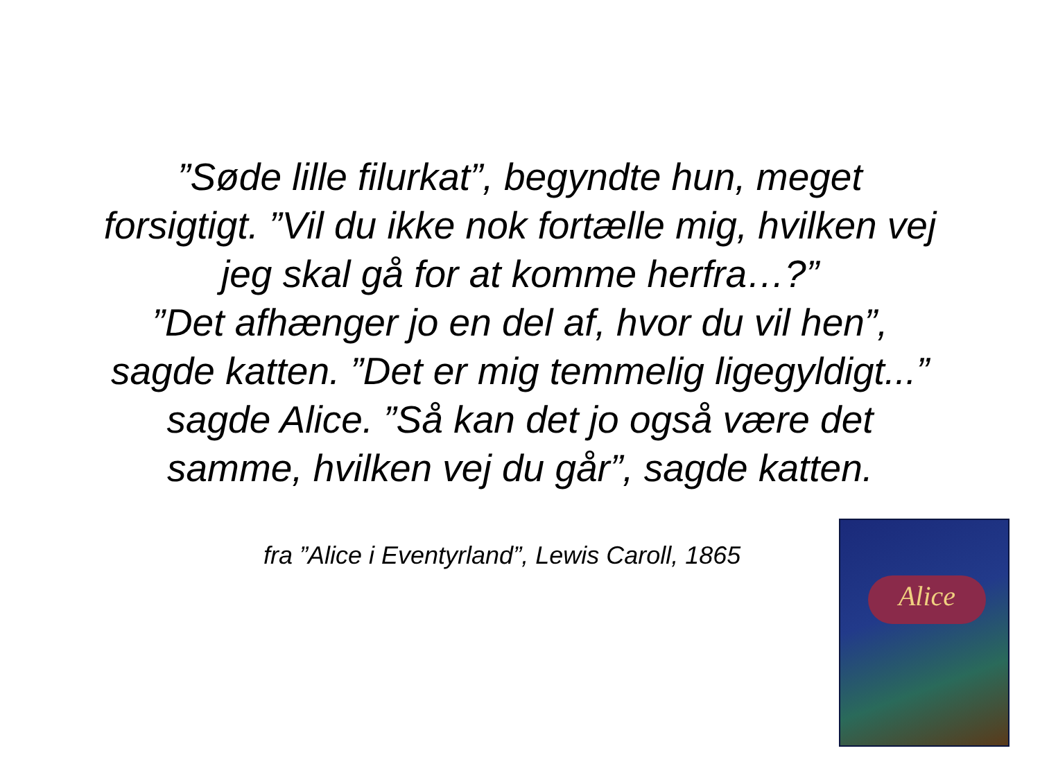”Søde lille filurkat”, begyndte hun, meget forsigtigt. ”Vil du ikke nok fortælle mig, hvilken vej jeg skal gå for at komme herfra…?”
”Det afhænger jo en del af, hvor du vil hen”, sagde katten. ”Det er mig temmelig ligegyldigt...” sagde Alice. ”Så kan det jo også være det samme, hvilken vej du går”, sagde katten.
fra ”Alice i Eventyrland”, Lewis Caroll, 1865
Alice